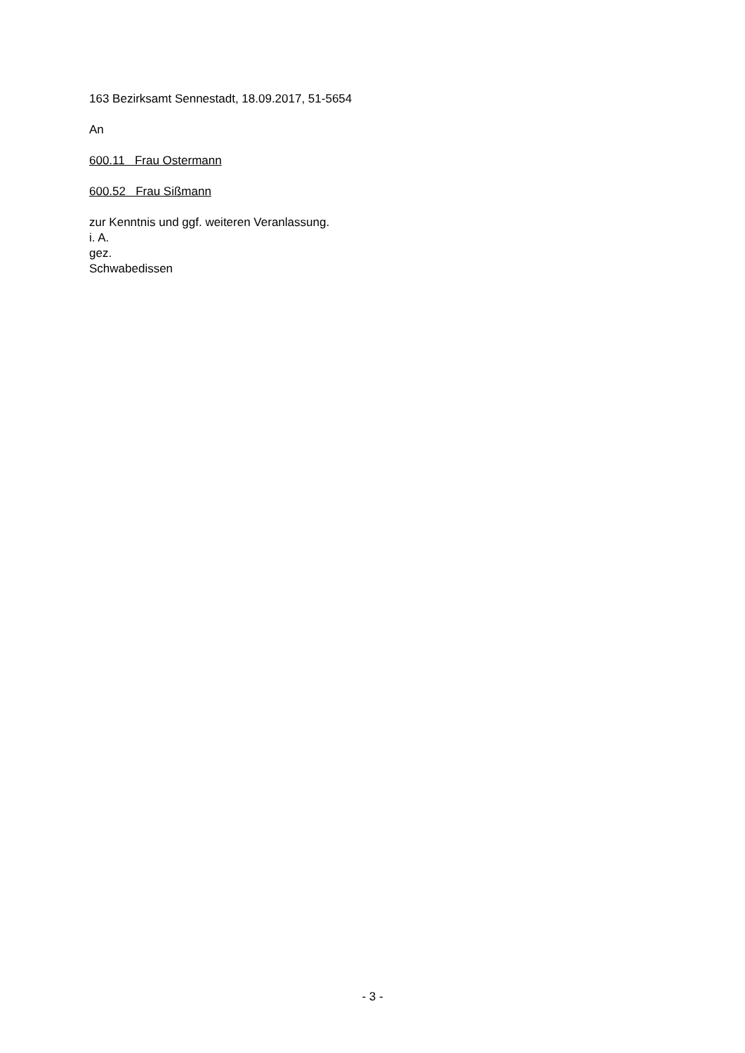163 Bezirksamt Sennestadt, 18.09.2017, 51-5654
An
600.11 Frau Ostermann
600.52 Frau Sißmann
zur Kenntnis und ggf. weiteren Veranlassung.
i. A.
gez.
Schwabedissen
- 3 -